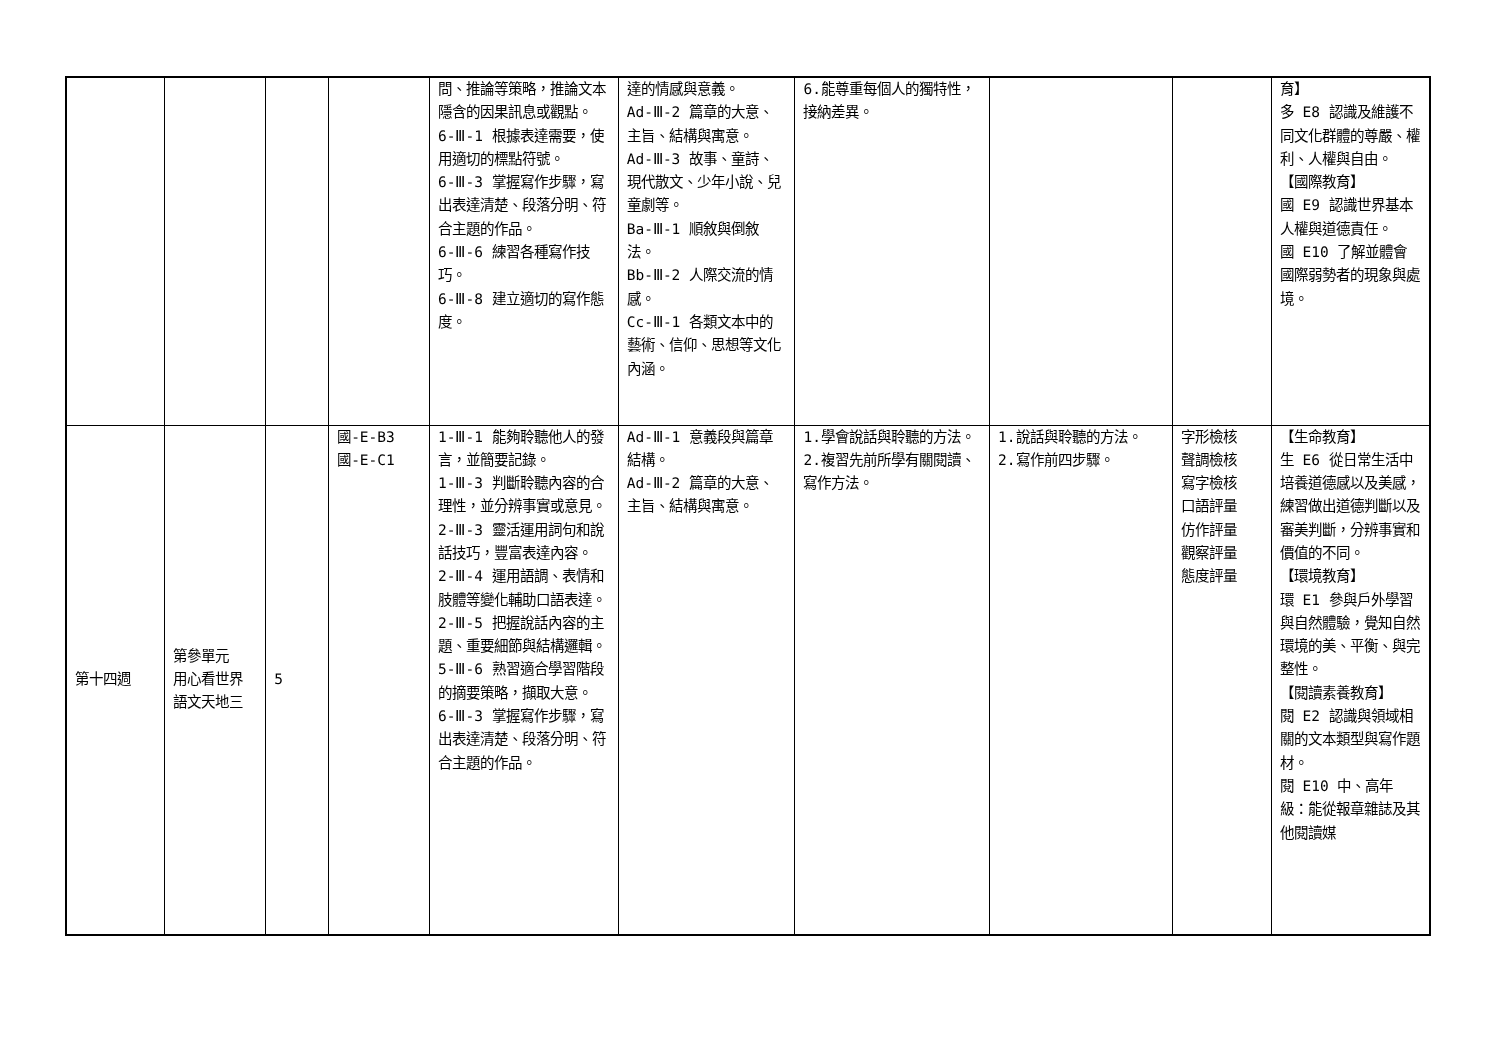| | | | | 問、推論等策略，推論文本隱含的因果訊息或觀點。 6-Ⅲ-1 根據表達需要，使用適切的標點符號。 6-Ⅲ-3 掌握寫作步驟，寫出表達清楚、段落分明、符合主題的作品。 6-Ⅲ-6 練習各種寫作技巧。 6-Ⅲ-8 建立適切的寫作態度。 | 達的情感與意義。 Ad-Ⅲ-2 篇章的大意、主旨、結構與寓意。 Ad-Ⅲ-3 故事、童詩、現代散文、少年小說、兒童劇等。 Ba-Ⅲ-1 順敘與倒敘法。 Bb-Ⅲ-2 人際交流的情感。 Cc-Ⅲ-1 各類文本中的藝術、信仰、思想等文化內涵。 | 6.能尊重每個人的獨特性，接納差異。 | | | 育】 多 E8 認識及維護不同文化群體的尊嚴、權利、人權與自由。 【國際教育】 國 E9 認識世界基本人權與道德責任。 國 E10 了解並體會國際弱勢者的現象與處境。 |
| 第十四週 | 第參單元 用心看世界 語文天地三 | 5 | 國-E-B3 國-E-C1 | 1-Ⅲ-1 能夠聆聽他人的發言，並簡要記錄。 1-Ⅲ-3 判斷聆聽內容的合理性，並分辨事實或意見。 2-Ⅲ-3 靈活運用詞句和說話技巧，豐富表達內容。 2-Ⅲ-4 運用語調、表情和肢體等變化輔助口語表達。 2-Ⅲ-5 把握說話內容的主題、重要細節與結構邏輯。 5-Ⅲ-6 熟習適合學習階段的摘要策略，擷取大意。 6-Ⅲ-3 掌握寫作步驟，寫出表達清楚、段落分明、符合主題的作品。 | Ad-Ⅲ-1 意義段與篇章結構。 Ad-Ⅲ-2 篇章的大意、主旨、結構與寓意。 | 1.學會說話與聆聽的方法。 2.複習先前所學有關閱讀、寫作方法。 | 1.說話與聆聽的方法。 2.寫作前四步驟。 | 字形檢核 聲調檢核 寫字檢核 口語評量 仿作評量 觀察評量 態度評量 | 【生命教育】 生 E6 從日常生活中培養道德感以及美感，練習做出道德判斷以及審美判斷，分辨事實和價值的不同。 【環境教育】 環 E1 參與戶外學習與自然體驗，覺知自然環境的美、平衡、與完整性。 【閱讀素養教育】 閱 E2 認識與領域相關的文本類型與寫作題材。 閱 E10 中、高年級：能從報章雜誌及其他閱讀媒 |